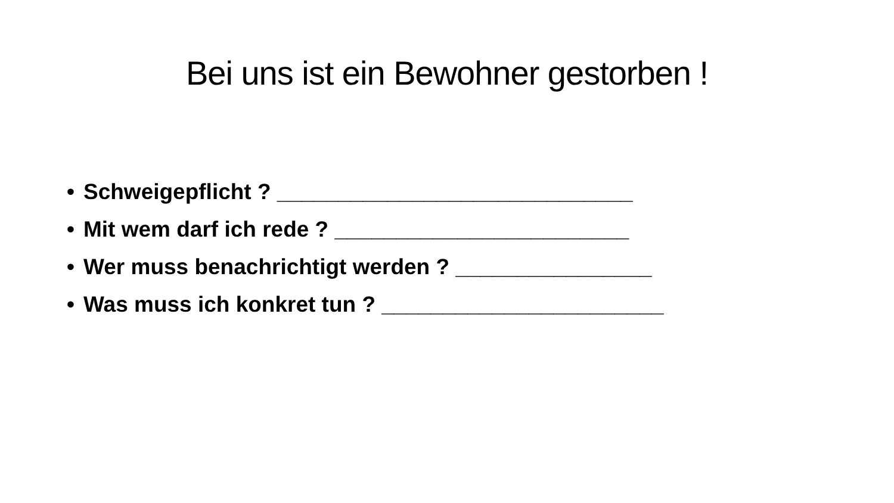Bei uns ist ein Bewohner gestorben !
• Schweigepflicht ? _____________________________
• Mit wem darf ich rede ? ________________________
• Wer muss benachrichtigt werden ? ________________
• Was muss ich konkret tun ? _______________________